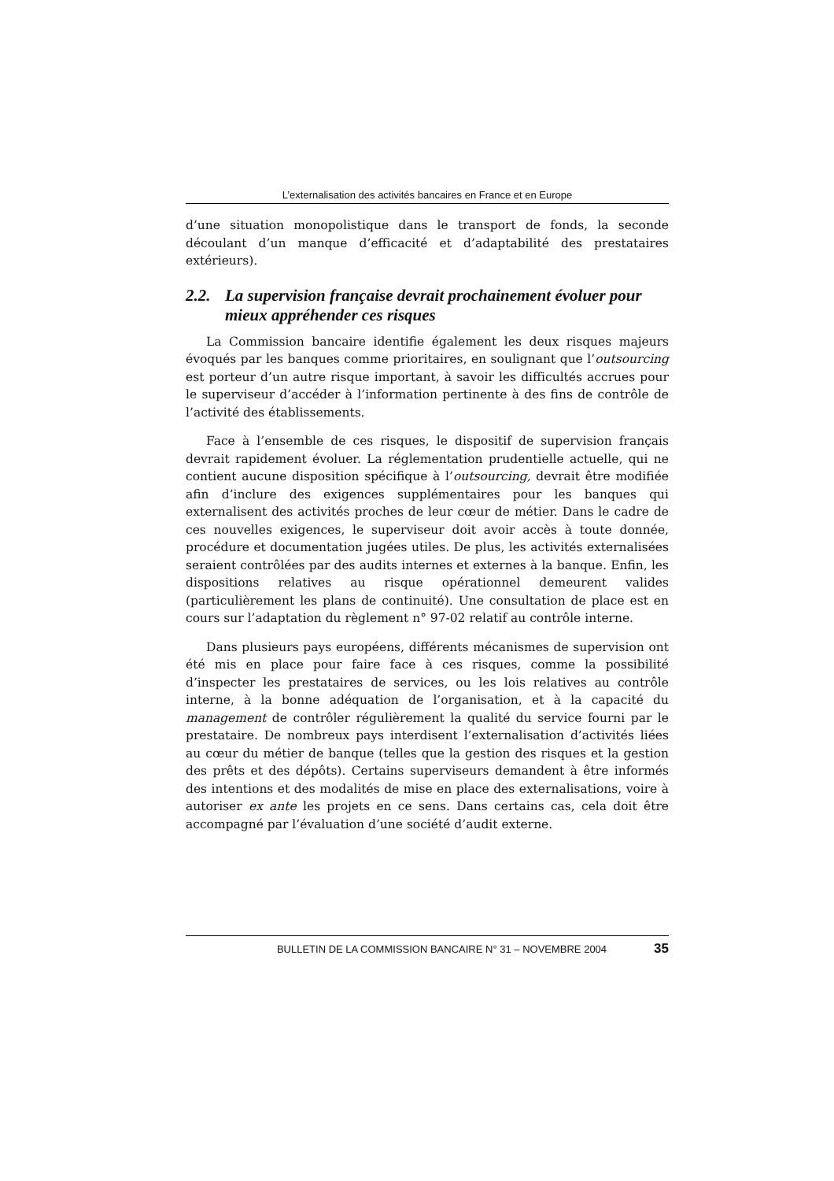L’externalisation des activités bancaires en France et en Europe
d’une situation monopolistique dans le transport de fonds, la seconde découlant d’un manque d’efficacité et d’adaptabilité des prestataires extérieurs).
2.2. La supervision française devrait prochainement évoluer pour mieux appréhender ces risques
La Commission bancaire identifie également les deux risques majeurs évoqués par les banques comme prioritaires, en soulignant que l’outsourcing est porteur d’un autre risque important, à savoir les difficultés accrues pour le superviseur d’accéder à l’information pertinente à des fins de contrôle de l’activité des établissements.
Face à l’ensemble de ces risques, le dispositif de supervision français devrait rapidement évoluer. La réglementation prudentielle actuelle, qui ne contient aucune disposition spécifique à l’outsourcing, devrait être modifiée afin d’inclure des exigences supplémentaires pour les banques qui externalisent des activités proches de leur cœur de métier. Dans le cadre de ces nouvelles exigences, le superviseur doit avoir accès à toute donnée, procédure et documentation jugées utiles. De plus, les activités externalisées seraient contrôlées par des audits internes et externes à la banque. Enfin, les dispositions relatives au risque opérationnel demeurent valides (particulièrement les plans de continuité). Une consultation de place est en cours sur l’adaptation du règlement n° 97-02 relatif au contrôle interne.
Dans plusieurs pays européens, différents mécanismes de supervision ont été mis en place pour faire face à ces risques, comme la possibilité d’inspecter les prestataires de services, ou les lois relatives au contrôle interne, à la bonne adéquation de l’organisation, et à la capacité du management de contrôler régulièrement la qualité du service fourni par le prestataire. De nombreux pays interdisent l’externalisation d’activités liées au cœur du métier de banque (telles que la gestion des risques et la gestion des prêts et des dépôts). Certains superviseurs demandent à être informés des intentions et des modalités de mise en place des externalisations, voire à autoriser ex ante les projets en ce sens. Dans certains cas, cela doit être accompagné par l’évaluation d’une société d’audit externe.
BULLETIN DE LA COMMISSION BANCAIRE N° 31 – NOVEMBRE 2004 35